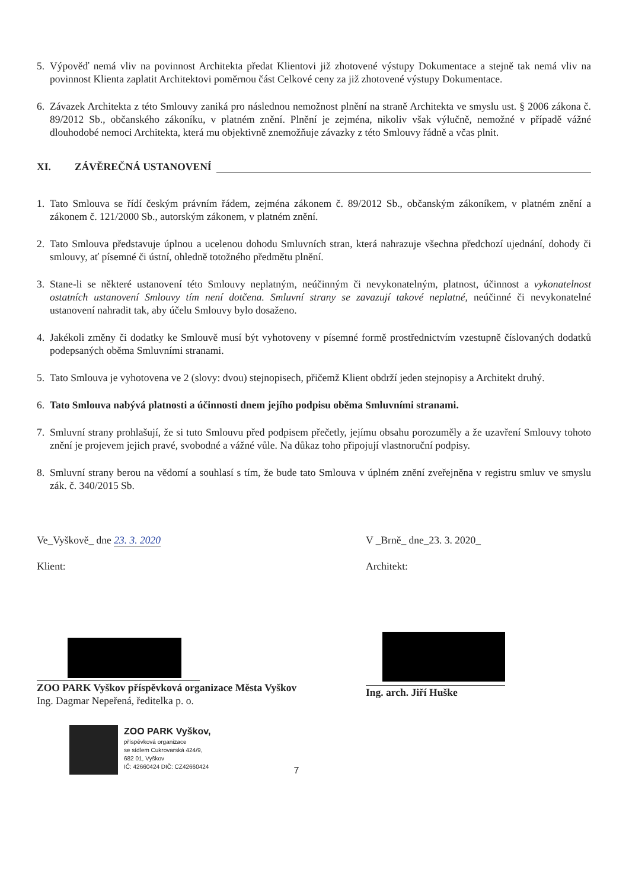5. Výpověď nemá vliv na povinnost Architekta předat Klientovi již zhotovené výstupy Dokumentace a stejně tak nemá vliv na povinnost Klienta zaplatit Architektovi poměrnou část Celkové ceny za již zhotovené výstupy Dokumentace.
6. Závazek Architekta z této Smlouvy zaniká pro následnou nemožnost plnění na straně Architekta ve smyslu ust. § 2006 zákona č. 89/2012 Sb., občanského zákoníku, v platném znění. Plnění je zejména, nikoliv však výlučně, nemožné v případě vážné dlouhodobé nemoci Architekta, která mu objektivně znemožňuje závazky z této Smlouvy řádně a včas plnit.
XI. ZÁVĚREČNÁ USTANOVENÍ
1. Tato Smlouva se řídí českým právním řádem, zejména zákonem č. 89/2012 Sb., občanským zákoníkem, v platném znění a zákonem č. 121/2000 Sb., autorským zákonem, v platném znění.
2. Tato Smlouva představuje úplnou a ucelenou dohodu Smluvních stran, která nahrazuje všechna předchozí ujednání, dohody či smlouvy, ať písemné či ústní, ohledně totožného předmětu plnění.
3. Stane-li se některé ustanovení této Smlouvy neplatným, neúčinným či nevykonatelným, platnost, účinnost a vykonatelnost ostatních ustanovení Smlouvy tím není dotčena. Smluvní strany se zavazují takové neplatné, neúčinné či nevykonatelné ustanovení nahradit tak, aby účelu Smlouvy bylo dosaženo.
4. Jakékoli změny či dodatky ke Smlouvě musí být vyhotoveny v písemné formě prostřednictvím vzestupně číslovaných dodatků podepsaných oběma Smluvními stranami.
5. Tato Smlouva je vyhotovena ve 2 (slovy: dvou) stejnopisech, přičemž Klient obdrží jeden stejnopisy a Architekt druhý.
6. Tato Smlouva nabývá platnosti a účinnosti dnem jejího podpisu oběma Smluvními stranami.
7. Smluvní strany prohlašují, že si tuto Smlouvu před podpisem přečetly, jejímu obsahu porozuměly a že uzavření Smlouvy tohoto znění je projevem jejich pravé, svobodné a vážné vůle. Na důkaz toho připojují vlastnoruční podpisy.
8. Smluvní strany berou na vědomí a souhlasí s tím, že bude tato Smlouva v úplném znění zveřejněna v registru smluv ve smyslu zák. č. 340/2015 Sb.
Ve_Vyškově_ dne 23. 3. 2020
Klient:
ZOO PARK Vyškov příspěvková organizace Města Vyškov
Ing. Dagmar Nepeřená, ředitelka p. o.
ZOO PARK Vyškov,
příspěvková organizace
se sídlem Cukrovarská 424/9,
682 01, Vyškov
IČ: 42660424 DIČ: CZ42660424
7
V _Brně_ dne_23. 3. 2020_
Architekt:
Ing. arch. Jiří Huške